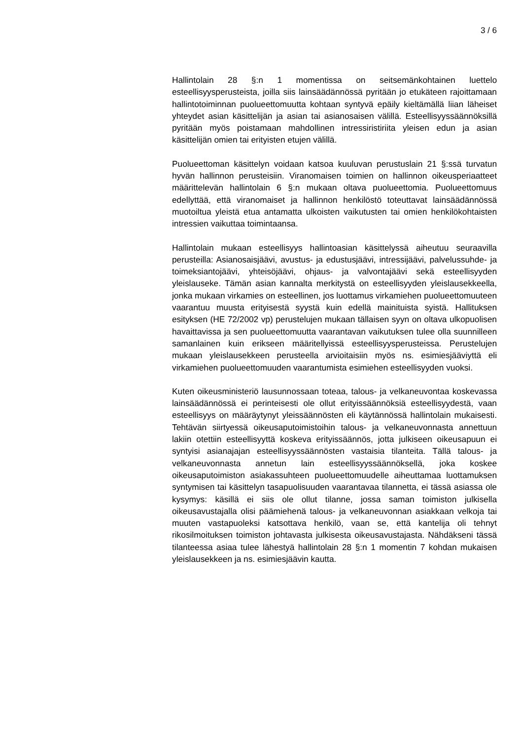3 / 6
Hallintolain 28 §:n 1 momentissa on seitsemänkohtainen luettelo esteellisyysperusteista, joilla siis lainsäädännössä pyritään jo etukäteen rajoittamaan hallintotoiminnan puolueettomuutta kohtaan syntyvä epäily kieltämällä liian läheiset yhteydet asian käsittelijän ja asian tai asianosaisen välillä. Esteellisyyssäännöksillä pyritään myös poistamaan mahdollinen intressiristiriita yleisen edun ja asian käsittelijän omien tai erityisten etujen välillä.
Puolueettoman käsittelyn voidaan katsoa kuuluvan perustuslain 21 §:ssä turvatun hyvän hallinnon perusteisiin. Viranomaisen toimien on hallinnon oikeusperiaatteet määrittelevän hallintolain 6 §:n mukaan oltava puolueettomia. Puolueettomuus edellyttää, että viranomaiset ja hallinnon henkilöstö toteuttavat lainsäädännössä muotoiltua yleistä etua antamatta ulkoisten vaikutusten tai omien henkilökohtaisten intressien vaikuttaa toimintaansa.
Hallintolain mukaan esteellisyys hallintoasian käsittelyssä aiheutuu seuraavilla perusteilla: Asianosaisjäävi, avustus- ja edustusjäävi, intressijäävi, palvelussuhde- ja toimeksiantojäävi, yhteisöjäävi, ohjaus- ja valvontajäävi sekä esteellisyyden yleislauseke. Tämän asian kannalta merkitystä on esteellisyyden yleislausekkeella, jonka mukaan virkamies on esteellinen, jos luottamus virkamiehen puolueettomuuteen vaarantuu muusta erityisestä syystä kuin edellä mainituista syistä. Hallituksen esityksen (HE 72/2002 vp) perustelujen mukaan tällaisen syyn on oltava ulkopuolisen havaittavissa ja sen puolueettomuutta vaarantavan vaikutuksen tulee olla suunnilleen samanlainen kuin erikseen määritellyissä esteellisyysperusteissa. Perustelujen mukaan yleislausekkeen perusteella arvioitaisiin myös ns. esimiesjääviyttä eli virkamiehen puolueettomuuden vaarantumista esimiehen esteellisyyden vuoksi.
Kuten oikeusministeriö lausunnossaan toteaa, talous- ja velkaneuvontaa koskevassa lainsäädännössä ei perinteisesti ole ollut erityissäännöksiä esteellisyydestä, vaan esteellisyys on määräytynyt yleissäännösten eli käytännössä hallintolain mukaisesti. Tehtävän siirtyessä oikeusaputoimistoihin talous- ja velkaneuvonnasta annettuun lakiin otettiin esteellisyyttä koskeva erityissäännös, jotta julkiseen oikeusapuun ei syntyisi asianajajan esteellisyyssäännösten vastaisia tilanteita. Tällä talous- ja velkaneuvonnasta annetun lain esteellisyyssäännöksellä, joka koskee oikeusaputoimiston asiakassuhteen puolueettomuudelle aiheuttamaa luottamuksen syntymisen tai käsittelyn tasapuolisuuden vaarantavaa tilannetta, ei tässä asiassa ole kysymys: käsillä ei siis ole ollut tilanne, jossa saman toimiston julkisella oikeusavustajalla olisi päämiehenä talous- ja velkaneuvonnan asiakkaan velkoja tai muuten vastapuoleksi katsottava henkilö, vaan se, että kantelija oli tehnyt rikosilmoituksen toimiston johtavasta julkisesta oikeusavustajasta. Nähdäkseni tässä tilanteessa asiaa tulee lähestyä hallintolain 28 §:n 1 momentin 7 kohdan mukaisen yleislausekkeen ja ns. esimiesjäävin kautta.